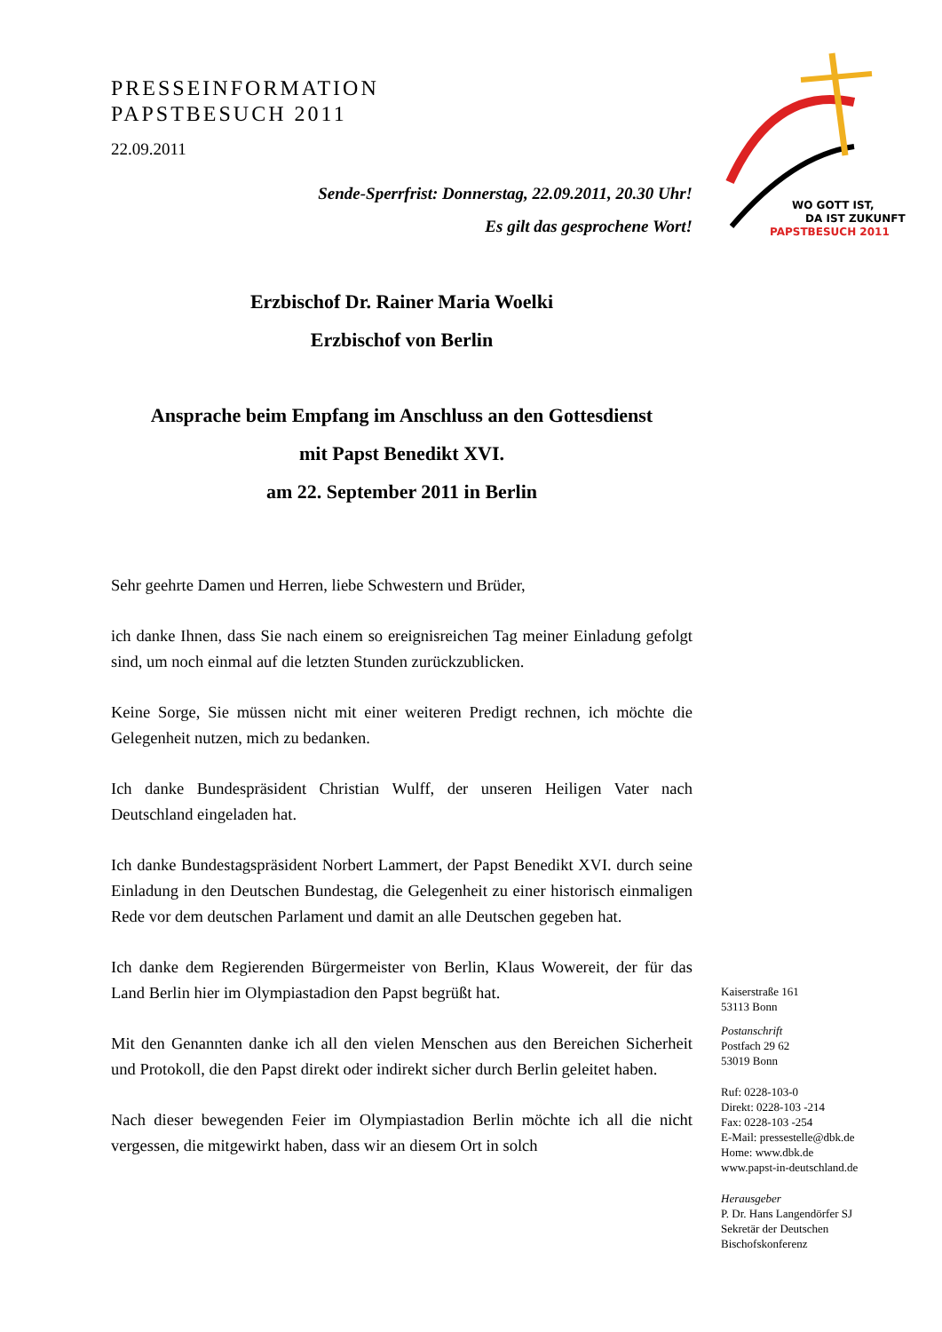WO GOTT IST,
DA IST ZUKUNFT
PAPSTBESUCH 2011
PRESSEINFORMATION
PAPSTBESUCH 2011
22.09.2011
Sende-Sperrfrist: Donnerstag, 22.09.2011, 20.30 Uhr!
Es gilt das gesprochene Wort!
Erzbischof Dr. Rainer Maria Woelki
Erzbischof von Berlin
Ansprache beim Empfang im Anschluss an den Gottesdienst
mit Papst Benedikt XVI.
am 22. September 2011 in Berlin
Sehr geehrte Damen und Herren, liebe Schwestern und Brüder,
ich danke Ihnen, dass Sie nach einem so ereignisreichen Tag meiner Einladung gefolgt sind, um noch einmal auf die letzten Stunden zurückzublicken.
Keine Sorge, Sie müssen nicht mit einer weiteren Predigt rechnen, ich möchte die Gelegenheit nutzen, mich zu bedanken.
Ich danke Bundespräsident Christian Wulff, der unseren Heiligen Vater nach Deutschland eingeladen hat.
Ich danke Bundestagspräsident Norbert Lammert, der Papst Benedikt XVI. durch seine Einladung in den Deutschen Bundestag, die Gelegenheit zu einer historisch einmaligen Rede vor dem deutschen Parlament und damit an alle Deutschen gegeben hat.
Ich danke dem Regierenden Bürgermeister von Berlin, Klaus Wowereit, der für das Land Berlin hier im Olympiastadion den Papst begrüßt hat.
Mit den Genannten danke ich all den vielen Menschen aus den Bereichen Sicherheit und Protokoll, die den Papst direkt oder indirekt sicher durch Berlin geleitet haben.
Nach dieser bewegenden Feier im Olympiastadion Berlin möchte ich all die nicht vergessen, die mitgewirkt haben, dass wir an diesem Ort in solch
Kaiserstraße 161
53113 Bonn
Postanschrift
Postfach 29 62
53019 Bonn
Ruf: 0228-103-0
Direkt: 0228-103 -214
Fax: 0228-103 -254
E-Mail: pressestelle@dbk.de
Home: www.dbk.de
www.papst-in-deutschland.de
Herausgeber
P. Dr. Hans Langendörfer SJ
Sekretär der Deutschen
Bischofskonferenz